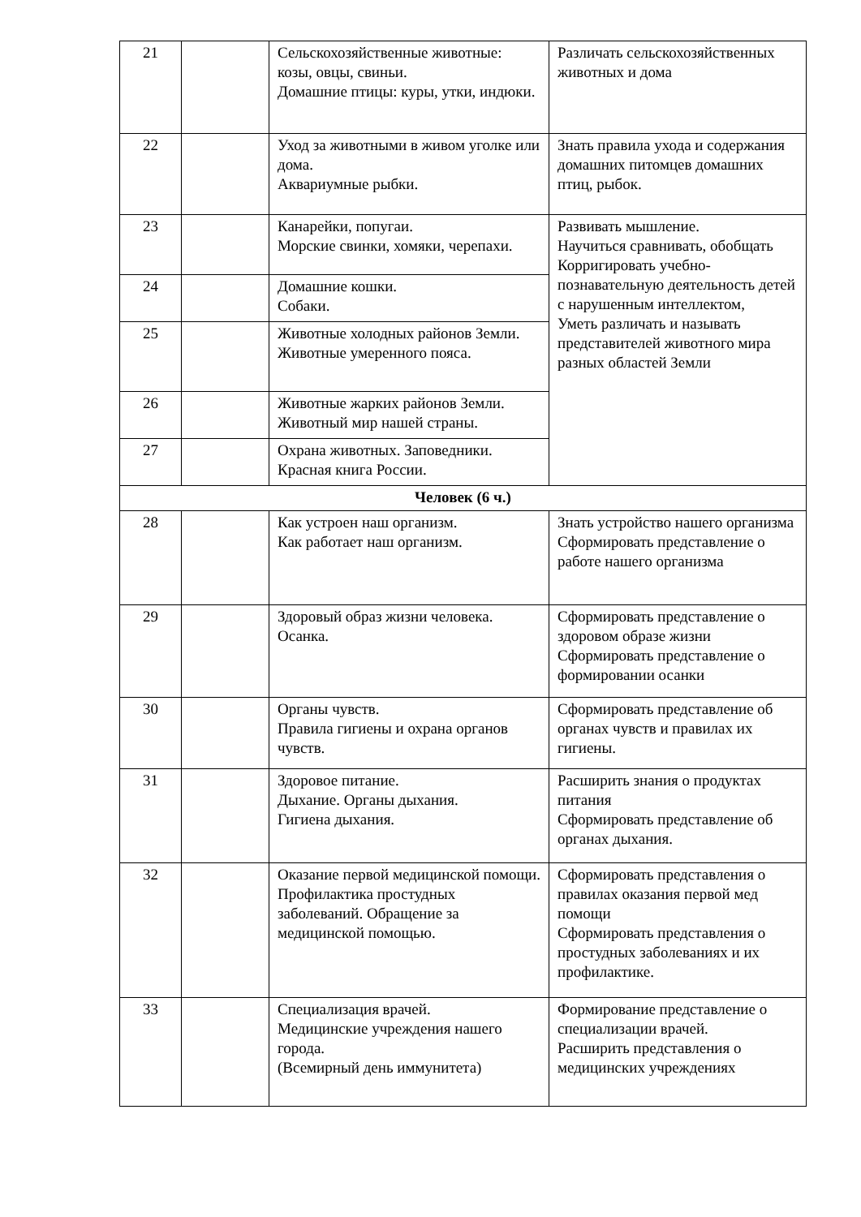| 21 | | Сельскохозяйственные животные: козы, овцы, свиньи. Домашние птицы: куры, утки, индюки. | Различать сельскохозяйственных животных и дома |
| 22 | | Уход за животными в живом уголке или дома. Аквариумные рыбки. | Знать правила ухода и содержания домашних питомцев домашних птиц, рыбок. |
| 23 | | Канарейки, попугаи. Морские свинки, хомяки, черепахи. | Развивать мышление. Научиться сравнивать, обобщать Корригировать учебно-познавательную деятельность детей с нарушенным интеллектом, Уметь различать и называть представителей животного мира разных областей Земли |
| 24 | | Домашние кошки. Собаки. | |
| 25 | | Животные холодных районов Земли. Животные умеренного пояса. | |
| 26 | | Животные жарких районов Земли. Животный мир нашей страны. | |
| 27 | | Охрана животных. Заповедники. Красная книга России. | |
| Человек (6 ч.) | | | |
| 28 | | Как устроен наш организм. Как работает наш организм. | Знать устройство нашего организма Сформировать представление о работе нашего организма |
| 29 | | Здоровый образ жизни человека. Осанка. | Сформировать представление о здоровом образе жизни Сформировать представление о формировании осанки |
| 30 | | Органы чувств. Правила гигиены и охрана органов чувств. | Сформировать представление об органах чувств и правилах их гигиены. |
| 31 | | Здоровое питание. Дыхание. Органы дыхания. Гигиена дыхания. | Расширить знания о продуктах питания Сформировать представление об органах дыхания. |
| 32 | | Оказание первой медицинской помощи. Профилактика простудных заболеваний. Обращение за медицинской помощью. | Сформировать представления о правилах оказания первой мед помощи Сформировать представления о простудных заболеваниях и их профилактике. |
| 33 | | Специализация врачей. Медицинские учреждения нашего города. (Всемирный день иммунитета) | Формирование представление о специализации врачей. Расширить представления о медицинских учреждениях |